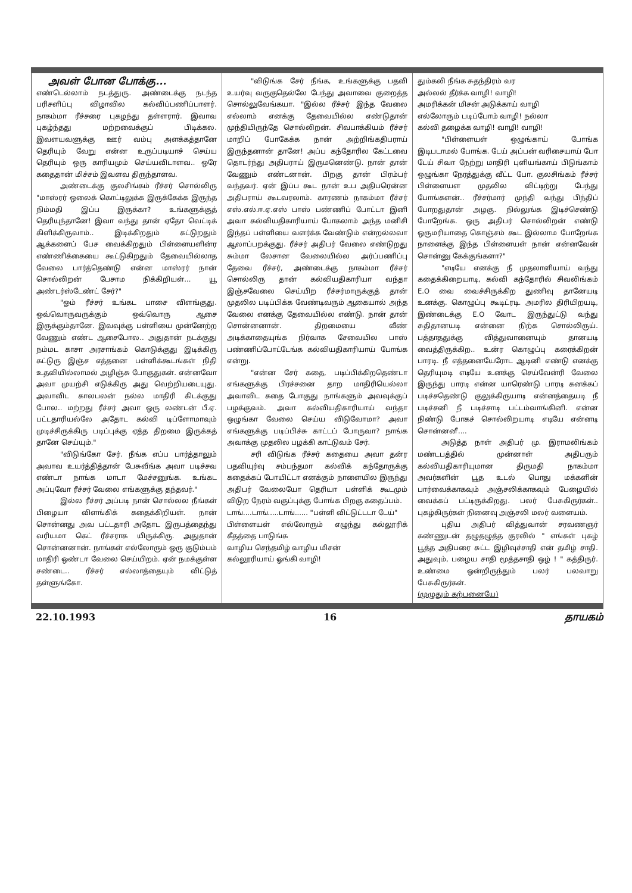அவள் போன போக்கு...
எண்டெல்லாம் நடத்துரு. அண்டைக்கு நடந்த பரிசளிப்பு விழாவில கல்விப்பணிப்பாளர். நாகம்மா ரீச்சரை புகழந்து தள்ளரார். இவாவ புகழ்ந்தது மற்றவைக்குப் பிடிக்கல. இவளயவளுக்கு ஊர் வம்பு அளக்கத்தானே தெரியும் வேறு என்ன உருப்படியாச் செய்ய தெரியும் ஒரு காரியமும் செய்யவிடாளவ.. ஒரே கதைதான் மிச்சம் இவளவ திருந்தாளவ.
அண்டைக்கு குலசிங்கம் ரீச்சர் சொல்லிரு "மாஸ்ரர் ஒலைக் கொட்டிலுக்க இருக்கேக்க இருந்த நிம்மதி இப்ப இருக்கா? உங்களுக்குத் தெரியுந்தானே! இவா வந்து தான் ஏதோ வெட்டிக் கிளிக்கிருவாம்.. இடிக்கிறதும் கட்டுறதும் ஆக்களைப் பேச வைக்கிறதும் பிள்ளையளின்ர எண்ணிக்கையை கூட்டுகிறதும் தேவையில்லாத வேலை பார்த்தெண்டு என்ன மாஸ்ரர் நான் சொல்லிறன் பேசாம நிக்கிறியள்... யூ அண்டர்ஸ்டேண்ட் சேர்?"
"ஓம் ரீச்சர் உங்கட பாசை விளங்குது. ஒவ்வொருவருக்கும் ஒவ்வொரு ஆசை இருக்கும்தானே. இவவுக்கு பள்ளியை முன்னேற்ற வேணும் எண்ட ஆசைபோல.. அதுதான் நடக்குது நம்மட காசா அரசாங்கம் கொடுக்குது இடிக்கிரு கட்டுரு இஞ்ச எத்தனை பள்ளிக்கூடங்கள் நிதி உதவியில்லாமல் அழிஞ்சு போகுதுகள். என்னவோ அவா முயற்சி எடுக்கிரு அது வெற்றியடையுது. அவாவிட காலபலன் நல்ல மாதிரி கிடக்குது போல.. மற்றது ரீச்சர் அவா ஒரு லண்டன் பீ.ஏ. பட்டதாரியல்லே அதோட கல்வி டிப்ளோமாவும் முடிச்சிருக்கிரு படிப்புக்கு ஏத்த திறமை இருக்கத் தானே செய்யும்."
"விடுங்கோ சேர். நீங்க எப்ப பார்த்தாலும் அவாவ உயர்த்தித்தான் பேசுவீங்க அவா படிச்சவ எண்டா நாங்க மாடா மேச்சனுங்க. உங்கட அப்புவோ ரீச்சர் வேலை எங்களுக்கு தந்தவர்."
இல்ல ரீச்சர் அப்படி நான் சொல்லல நீங்கள் பிழையா விளங்கிக் கதைக்கிறியள். நான் சொன்னது அவ பட்டதாரி அதோட இருபத்தைந்து வரியமா கெட் ரீச்சராக யிருக்கிரு. அதுதான் சொன்னனான். நாங்கள் எல்லோரும் ஒரு குடும்பம் மாதிரி ஒண்டா வேலை செய்யிறம். ஏன் நமக்குள்ள சண்டை.. ரீச்சர் எல்லாத்தையும் விட்டுத் தள்ளுங்கோ.
"விடுங்க சேர் நீங்க, உங்களுக்கு பதவி உயர்வு வருகுதெல்லே பேந்து அவாவை குறைத்த சொல்லுவேங்கயா. "இல்ல ரீச்சர் இந்த வேலை எல்லாம் எனக்கு தேவையில்ல எண்டுதான் முந்தியிருந்தே சொல்லிறன். சிவபாக்கியம் ரீச்சர் மாறிப் போகேக்க நான் அற்றிங்கதிபராய் இருந்தனான் தானே! அப்ப கந்தோரில கேட்டவை தொடர்ந்து அதிபராய் இருமனெண்டு. நான் தான் வேணும் எண்டனான். பிறகு தான் பிரம்பர் வந்தவர். ஏன் இப்ப கூட நான் உப அதிபரென்ன அதிபராய் கூடவரலாம். காரணம் நாகம்மா ரீச்சர் எஸ்.எல்.ஈ.ஏ.எஸ் பாஸ் பண்ணிப் போட்டா இனி அவா கல்வியதிகாரியாய் போகலாம் அந்த மனிசி இந்தப் பள்ளியை வளர்க்க வேண்டும் என்றல்லவா ஆலாப்பறக்குது. ரீச்சர் அதிபர் வேலை எண்டுறது சும்மா லேசான வேலையில்ல அர்ப்பணிப்பு தேவை ரீச்சர், அண்டைக்கு நாகம்மா ரீச்சர் சொல்லிரு தான் கல்வியதிகாரியா வந்தா இஞ்சவேலை செய்யிற ரீச்சர்மாருக்குத் தான் முதலில படிப்பிக்க வேண்டிவரும் ஆகையால் அந்த வேலை எனக்கு தேவையில்ல எண்டு. நான் தான் சொன்னனான். திறமையை வீண் அடிக்காதையுங்க நிர்வாக சேவையில பாஸ் பண்ணிப்போட்டேங்க கல்வியதிகாரியாய் போங்க என்று.
"என்ன சேர் கதை, படிப்பிக்கிறதெண்டா எங்களுக்கு பிரச்சனை தாற மாதிரியெல்லா அவாவிட கதை போகுது நாங்களும் அவவுக்குப் பழக்குவம். அவா கல்வியதிகாரியாய் வந்தா ஒழுங்கா வேலை செய்ய விடுவோமா? அவா எங்களுக்கு படிப்பிச்சு காட்டப் போருவா? நாங்க அவாக்கு முதலில பழக்கி காட்டுவம் சேர்.
சரி விடுங்க ரீச்சர் கதையை அவா தன்ர பதவியுர்வு சம்பந்தமா கல்விக் கந்தோருக்கு கதைக்கப் போயிட்டா எனக்கும் நாளையில இருந்து அதிபர் வேலையோ தெரியா பள்ளிக் கூடமும் விடுற நேரம் வகுப்புக்கு போங்க பிறகு கதைப்பம்.
டாங்....டாங்.....டாங்...... "பள்ளி விட்டுட்டடா டேய்"
பிள்ளையள் எல்லோரும் எழுந்து கல்லூரிக் கீதத்தை பாடுங்க
வாழிய செந்தமிழ் வாழிய மிசன்
கல்லூரியாய் ஓங்கி வாழி!
தும்கலி நீங்க சுதந்திரம் வர
அல்லல் தீர்க்க வாழி! வாழி!
அமரிக்கன் மிசன் அடுக்காய் வாழி
எல்லோரும் படிப்போம் வாழி! நல்லா
கல்வி தழைக்க வாழி! வாழி! வாழி!
"பிள்ளையள் ஒழுங்காய் போங்க இடிபடாமல் போங்க. டேய் அப்பன் வரிசையாய் போ டேய் சிவா நேற்று மாதிரி புளியங்காய் பிடுங்காம் ஒழுங்கா நேரத்துக்கு வீட்ட போ. குலசிங்கம் ரீச்சர் பிள்ளையள முதலில விட்டிற்று பேந்து போங்களன்.. ரீச்சர்மார் முந்தி வந்து பிந்திப் போறதுதான் அழகு. நில்லுங்க இடிச்செண்டு போறேங்க. ஒரு அதிபர் சொல்லிறன் எண்டு ஒருமரியாதை கொஞ்சம் கூட இல்லாம போறேங்க நாளைக்கு இந்த பிள்ளையள் நான் என்னவேன் சொன்னு கேக்குங்களா?"
"எடியே எனக்கு நீ முதலாளியாய் வந்து கதைக்கிறையாடி, கல்வி கந்தோரில் சிவலிங்கம் E.O வை வைச்சிருக்கிற துணிவு தானேயடி உனக்கு. கொழுப்பு கூடிட்ரடி. அமரில திரியிறயடி, இண்டைக்கு E.O வோட இருந்துட்டு வந்து சுதிதானயடி என்னை நிற்க சொல்லிருய். பத்தாததுக்கு வித்துவானையும் தானயடி வைத்திருக்கிற.. உன்ர கொழுப்பு கரைக்கிறன் பாரடி. நீ எத்தனையேரோட ஆடினி எண்டு எனக்கு தெரியுமடி எடியே உனக்கு செய்வேன்ரி வேலை இருந்து பாரடி என்ன யாரெண்டு பாரடி கனக்கப் படிச்சதெண்டு குலுக்கிருயாடி என்னத்தையடி நீ படிச்சனி நீ படிச்சாடி பட்டம்வாங்கினி. என்ன நிண்டு போகச் சொல்லிறயாடி எடியே என்னடி சொன்னனீ....
அடுத்த நாள் அதிபர் மு. இராமலிங்கம் மண்டபத்தில் முன்னாள் அதிபரும் கல்வியதிகாரியுமான திருமதி நாகம்மா அவர்களின் பூத உடல் பொது மக்களின் பார்வைக்காகவும் அஞ்சலிக்காகவும் பேழையில் வைக்கப் பட்டிருக்கிறது. பலர் பேசுகிருர்கள்.. புகழ்கிருர்கள் நினைவு அஞ்சலி மலர் வளையம்.
புதிய அதிபர் வித்துவான் சரவணஞர் கண்ணுடன் தழுதழுத்த குரலில் " எங்கள் புகழ் பூத்த அதிபரை சுட்ட இழிவுச்சாதி என் தமிழ் சாதி. அதுவும், பழைய சாதி மூத்தசாதி ஒழ் ! " கத்திருர். உண்மை ஒன்றிருந்தும் பலர் பலவாறு பேசுகிருர்கள்.
(முழுதும் கற்பனையே)
22.10.1993 16 தாயகம்